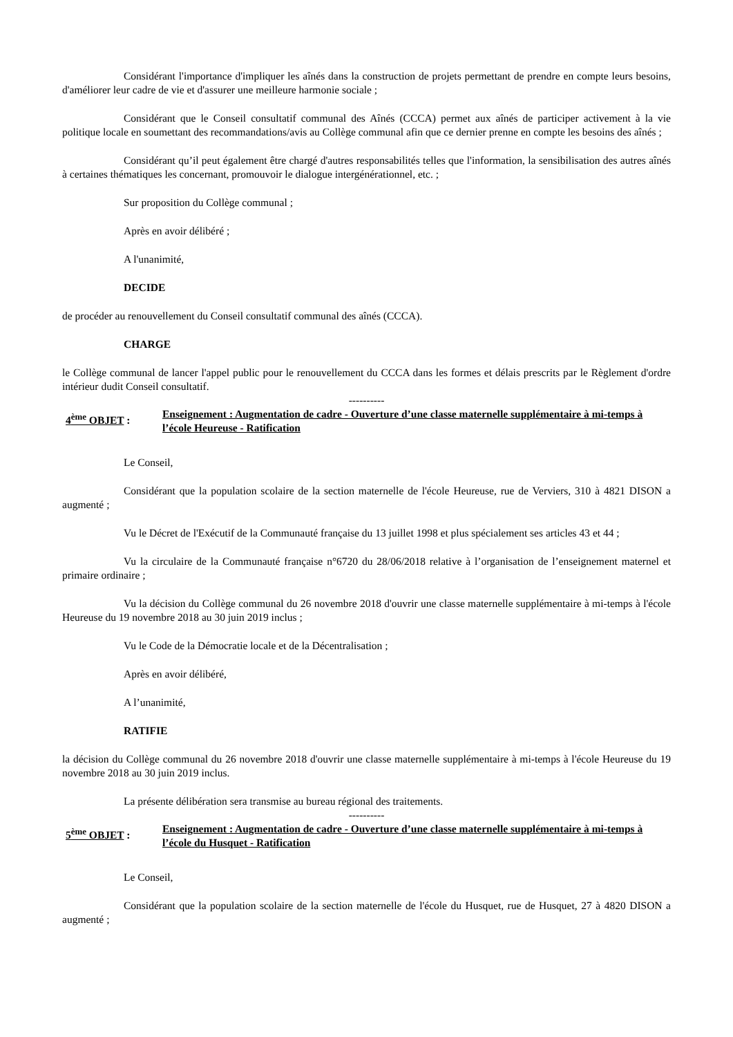Considérant l'importance d'impliquer les aînés dans la construction de projets permettant de prendre en compte leurs besoins, d'améliorer leur cadre de vie et d'assurer une meilleure harmonie sociale ;
Considérant que le Conseil consultatif communal des Aînés (CCCA) permet aux aînés de participer activement à la vie politique locale en soumettant des recommandations/avis au Collège communal afin que ce dernier prenne en compte les besoins des aînés ;
Considérant qu’il peut également être chargé d'autres responsabilités telles que l'information, la sensibilisation des autres aînés à certaines thématiques les concernant, promouvoir le dialogue intergénérationnel, etc. ;
Sur proposition du Collège communal ;
Après en avoir délibéré ;
A l'unanimité,
DECIDE
de procéder au renouvellement du Conseil consultatif communal des aînés (CCCA).
CHARGE
le Collège communal de lancer l'appel public pour le renouvellement du CCCA dans les formes et délais prescrits par le Règlement d'ordre intérieur dudit Conseil consultatif.
----------
4<sup>ème</sup> OBJET :
Enseignement : Augmentation de cadre - Ouverture d’une classe maternelle supplémentaire à mi-temps à l’école Heureuse - Ratification
Le Conseil,
Considérant que la population scolaire de la section maternelle de l'école Heureuse, rue de Verviers, 310 à 4821 DISON a augmenté ;
Vu le Décret de l'Exécutif de la Communauté française du 13 juillet 1998 et plus spécialement ses articles 43 et 44 ;
Vu la circulaire de la Communauté française n°6720 du 28/06/2018 relative à l’organisation de l’enseignement maternel et primaire ordinaire ;
Vu la décision du Collège communal du 26 novembre 2018 d'ouvrir une classe maternelle supplémentaire à mi-temps à l'école Heureuse du 19 novembre 2018 au 30 juin 2019 inclus ;
Vu le Code de la Démocratie locale et de la Décentralisation ;
Après en avoir délibéré,
A l’unanimité,
RATIFIE
la décision du Collège communal du 26 novembre 2018 d'ouvrir une classe maternelle supplémentaire à mi-temps à l'école Heureuse du 19 novembre 2018 au 30 juin 2019 inclus.
La présente délibération sera transmise au bureau régional des traitements.
----------
5<sup>ème</sup> OBJET :
Enseignement : Augmentation de cadre - Ouverture d’une classe maternelle supplémentaire à mi-temps à l’école du Husquet - Ratification
Le Conseil,
Considérant que la population scolaire de la section maternelle de l'école du Husquet, rue de Husquet, 27 à 4820 DISON a augmenté ;